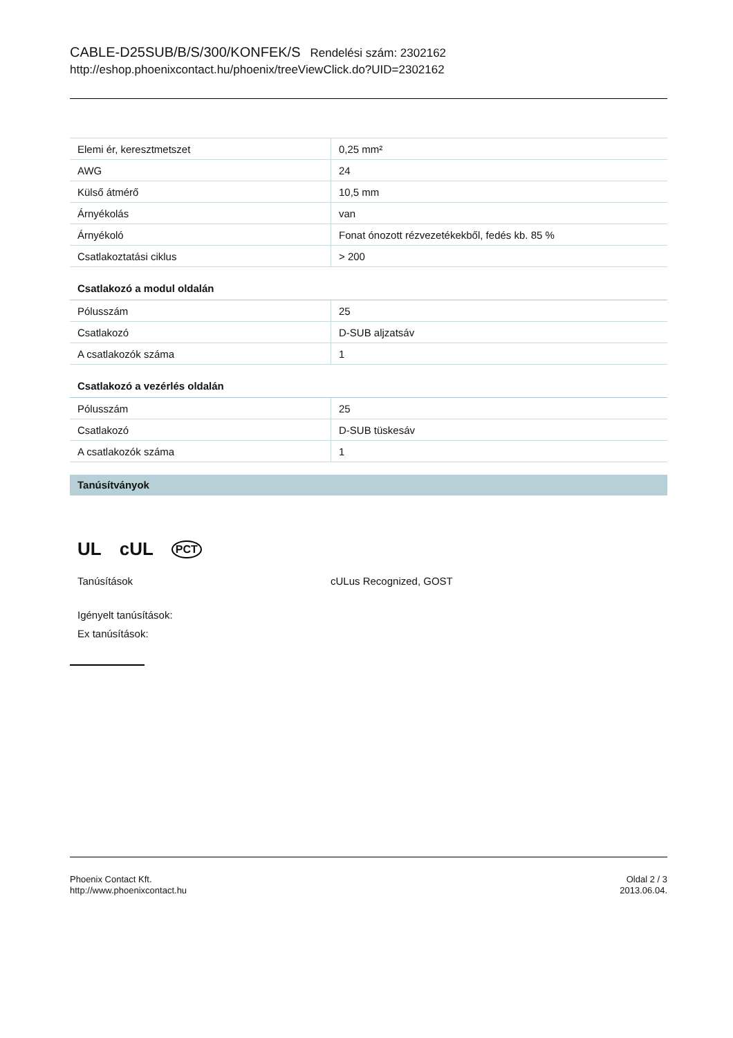CABLE-D25SUB/B/S/300/KONFEK/S Rendelési szám: 2302162
http://eshop.phoenixcontact.hu/phoenix/treeViewClick.do?UID=2302162
| Elemi ér, keresztmetszet | 0,25 mm² |
| AWG | 24 |
| Külső átmérő | 10,5 mm |
| Árnyékolás | van |
| Árnyékoló | Fonat ónozott rézvezetékekből, fedés kb. 85 % |
| Csatlakoztatási ciklus | > 200 |
Csatlakozó a modul oldalán
| Pólusszám | 25 |
| Csatlakozó | D-SUB aljzatsáv |
| A csatlakozók száma | 1 |
Csatlakozó a vezérlés oldalán
| Pólusszám | 25 |
| Csatlakozó | D-SUB tüskesáv |
| A csatlakozók száma | 1 |
Tanúsítványok
UL cUL PCT
Tanúsítások cULus Recognized, GOST
Igényelt tanúsítások:
Ex tanúsítások:
Phoenix Contact Kft.
http://www.phoenixcontact.hu
Oldal 2 / 3
2013.06.04.